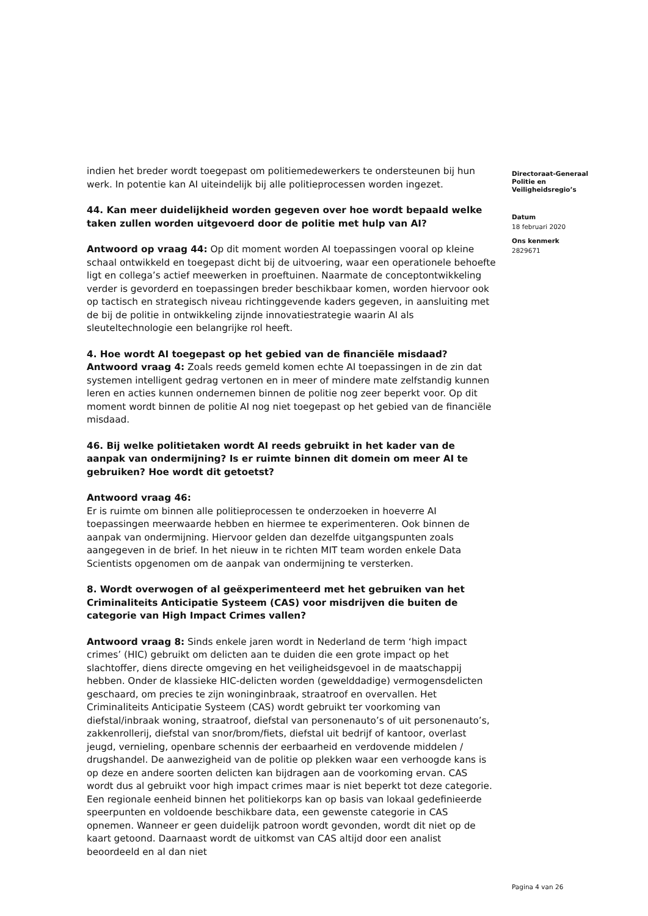indien het breder wordt toegepast om politiemedewerkers te ondersteunen bij hun werk. In potentie kan AI uiteindelijk bij alle politieprocessen worden ingezet.
44. Kan meer duidelijkheid worden gegeven over hoe wordt bepaald welke taken zullen worden uitgevoerd door de politie met hulp van AI?
Antwoord op vraag 44: Op dit moment worden AI toepassingen vooral op kleine schaal ontwikkeld en toegepast dicht bij de uitvoering, waar een operationele behoefte ligt en collega’s actief meewerken in proeftuinen. Naarmate de conceptontwikkeling verder is gevorderd en toepassingen breder beschikbaar komen, worden hiervoor ook op tactisch en strategisch niveau richtinggevende kaders gegeven, in aansluiting met de bij de politie in ontwikkeling zijnde innovatiestrategie waarin AI als sleuteltechnologie een belangrijke rol heeft.
4. Hoe wordt AI toegepast op het gebied van de financiële misdaad?
Antwoord vraag 4: Zoals reeds gemeld komen echte AI toepassingen in de zin dat systemen intelligent gedrag vertonen en in meer of mindere mate zelfstandig kunnen leren en acties kunnen ondernemen binnen de politie nog zeer beperkt voor. Op dit moment wordt binnen de politie AI nog niet toegepast op het gebied van de financiële misdaad.
46. Bij welke politietaken wordt AI reeds gebruikt in het kader van de aanpak van ondermijning? Is er ruimte binnen dit domein om meer AI te gebruiken? Hoe wordt dit getoetst?
Antwoord vraag 46:
Er is ruimte om binnen alle politieprocessen te onderzoeken in hoeverre AI toepassingen meerwaarde hebben en hiermee te experimenteren. Ook binnen de aanpak van ondermijning. Hiervoor gelden dan dezelfde uitgangspunten zoals aangegeven in de brief. In het nieuw in te richten MIT team worden enkele Data Scientists opgenomen om de aanpak van ondermijning te versterken.
8. Wordt overwogen of al geëxperimenteerd met het gebruiken van het Criminaliteits Anticipatie Systeem (CAS) voor misdrijven die buiten de categorie van High Impact Crimes vallen?
Antwoord vraag 8: Sinds enkele jaren wordt in Nederland de term ‘high impact crimes’ (HIC) gebruikt om delicten aan te duiden die een grote impact op het slachtoffer, diens directe omgeving en het veiligheidsgevoel in de maatschappij hebben. Onder de klassieke HIC-delicten worden (gewelddadige) vermogensdelicten geschaard, om precies te zijn woninginbraak, straatroof en overvallen. Het Criminaliteits Anticipatie Systeem (CAS) wordt gebruikt ter voorkoming van diefstal/inbraak woning, straatroof, diefstal van personenauto’s of uit personenauto’s, zakkenrollerij, diefstal van snor/brom/fiets, diefstal uit bedrijf of kantoor, overlast jeugd, vernieling, openbare schennis der eerbaarheid en verdovende middelen / drugshandel. De aanwezigheid van de politie op plekken waar een verhoogde kans is op deze en andere soorten delicten kan bijdragen aan de voorkoming ervan. CAS wordt dus al gebruikt voor high impact crimes maar is niet beperkt tot deze categorie. Een regionale eenheid binnen het politiekorps kan op basis van lokaal gedefinieerde speerpunten en voldoende beschikbare data, een gewenste categorie in CAS opnemen. Wanneer er geen duidelijk patroon wordt gevonden, wordt dit niet op de kaart getoond. Daarnaast wordt de uitkomst van CAS altijd door een analist beoordeeld en al dan niet
Directoraat-Generaal Politie en Veiligheidsregio’s
Datum
18 februari 2020
Ons kenmerk
2829671
Pagina 4 van 26